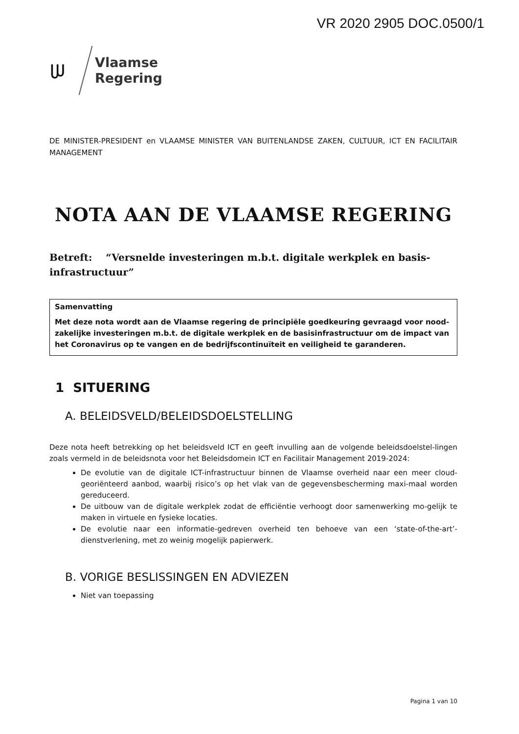VR 2020 2905 DOC.0500/1
ሠ
Vlaamse
Regering
DE MINISTER-PRESIDENT en VLAAMSE MINISTER VAN BUITENLANDSE ZAKEN, CULTUUR, ICT EN FACILITAIR MANAGEMENT
NOTA AAN DE VLAAMSE REGERING
Betreft: “Versnelde investeringen m.b.t. digitale werkplek en basis-infrastructuur”
Samenvatting
Met deze nota wordt aan de Vlaamse regering de principiële goedkeuring gevraagd voor nood-zakelijke investeringen m.b.t. de digitale werkplek en de basisinfrastructuur om de impact van het Coronavirus op te vangen en de bedrijfscontinuïteit en veiligheid te garanderen.
1 SITUERING
A. BELEIDSVELD/BELEIDSDOELSTELLING
Deze nota heeft betrekking op het beleidsveld ICT en geeft invulling aan de volgende beleidsdoelstel-lingen zoals vermeld in de beleidsnota voor het Beleidsdomein ICT en Facilitair Management 2019-2024:
De evolutie van de digitale ICT-infrastructuur binnen de Vlaamse overheid naar een meer cloud-georiënteerd aanbod, waarbij risico’s op het vlak van de gegevensbescherming maxi-maal worden gereduceerd.
De uitbouw van de digitale werkplek zodat de efficiëntie verhoogt door samenwerking mo-gelijk te maken in virtuele en fysieke locaties.
De evolutie naar een informatie-gedreven overheid ten behoeve van een ‘state-of-the-art’-dienstverlening, met zo weinig mogelijk papierwerk.
B. VORIGE BESLISSINGEN EN ADVIEZEN
Niet van toepassing
Pagina 1 van 10